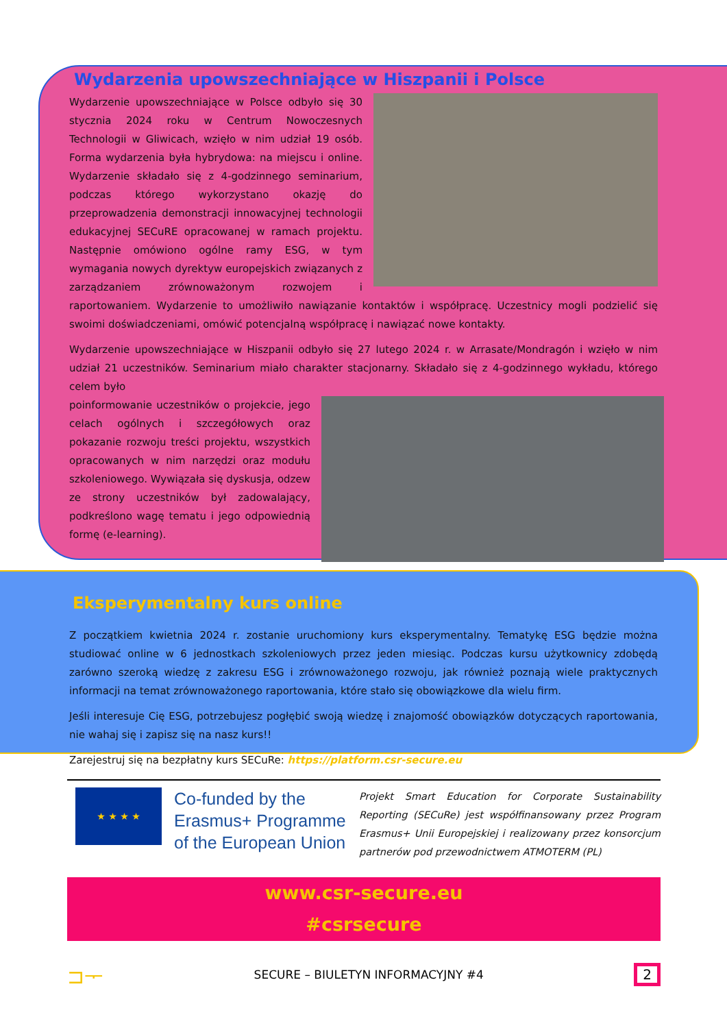Wydarzenia upowszechniające w Hiszpanii i Polsce
Wydarzenie upowszechniające w Polsce odbyło się 30 stycznia 2024 roku w Centrum Nowoczesnych Technologii w Gliwicach, wzięło w nim udział 19 osób. Forma wydarzenia była hybrydowa: na miejscu i online. Wydarzenie składało się z 4-godzinnego seminarium, podczas którego wykorzystano okazję do przeprowadzenia demonstracji innowacyjnej technologii edukacyjnej SECuRE opracowanej w ramach projektu. Następnie omówiono ogólne ramy ESG, w tym wymagania nowych dyrektyw europejskich związanych z zarządzaniem zrównoważonym rozwojem i raportowaniem. Wydarzenie to umożliwiło nawiązanie kontaktów i współpracę. Uczestnicy mogli podzielić się swoimi doświadczeniami, omówić potencjalną współpracę i nawiązać nowe kontakty.
Wydarzenie upowszechniające w Hiszpanii odbyło się 27 lutego 2024 r. w Arrasate/Mondragón i wzięło w nim udział 21 uczestników. Seminarium miało charakter stacjonarny. Składało się z 4-godzinnego wykładu, którego celem było
poinformowanie uczestników o projekcie, jego celach ogólnych i szczegółowych oraz pokazanie rozwoju treści projektu, wszystkich opracowanych w nim narzędzi oraz modułu szkoleniowego. Wywiązała się dyskusja, odzew ze strony uczestników był zadowalający, podkreślono wagę tematu i jego odpowiednią formę (e-learning).
Eksperymentalny kurs online
Z początkiem kwietnia 2024 r. zostanie uruchomiony kurs eksperymentalny. Tematykę ESG będzie można studiować online w 6 jednostkach szkoleniowych przez jeden miesiąc. Podczas kursu użytkownicy zdobędą zarówno szeroką wiedzę z zakresu ESG i zrównoważonego rozwoju, jak również poznają wiele praktycznych informacji na temat zrównoważonego raportowania, które stało się obowiązkowe dla wielu firm.
Jeśli interesuje Cię ESG, potrzebujesz pogłębić swoją wiedzę i znajomość obowiązków dotyczących raportowania, nie wahaj się i zapisz się na nasz kurs!!
Zarejestruj się na bezpłatny kurs SECuRe: https://platform.csr-secure.eu
★ ★ ★ ★
Co-funded by the Erasmus+ Programme of the European Union
Projekt Smart Education for Corporate Sustainability Reporting (SECuRe) jest współfinansowany przez Program Erasmus+ Unii Europejskiej i realizowany przez konsorcjum partnerów pod przewodnictwem ATMOTERM (PL)
www.csr-secure.eu
#csrsecure
⊐ᅮ SECURE – BIULETYN INFORMACYJNY #4 2